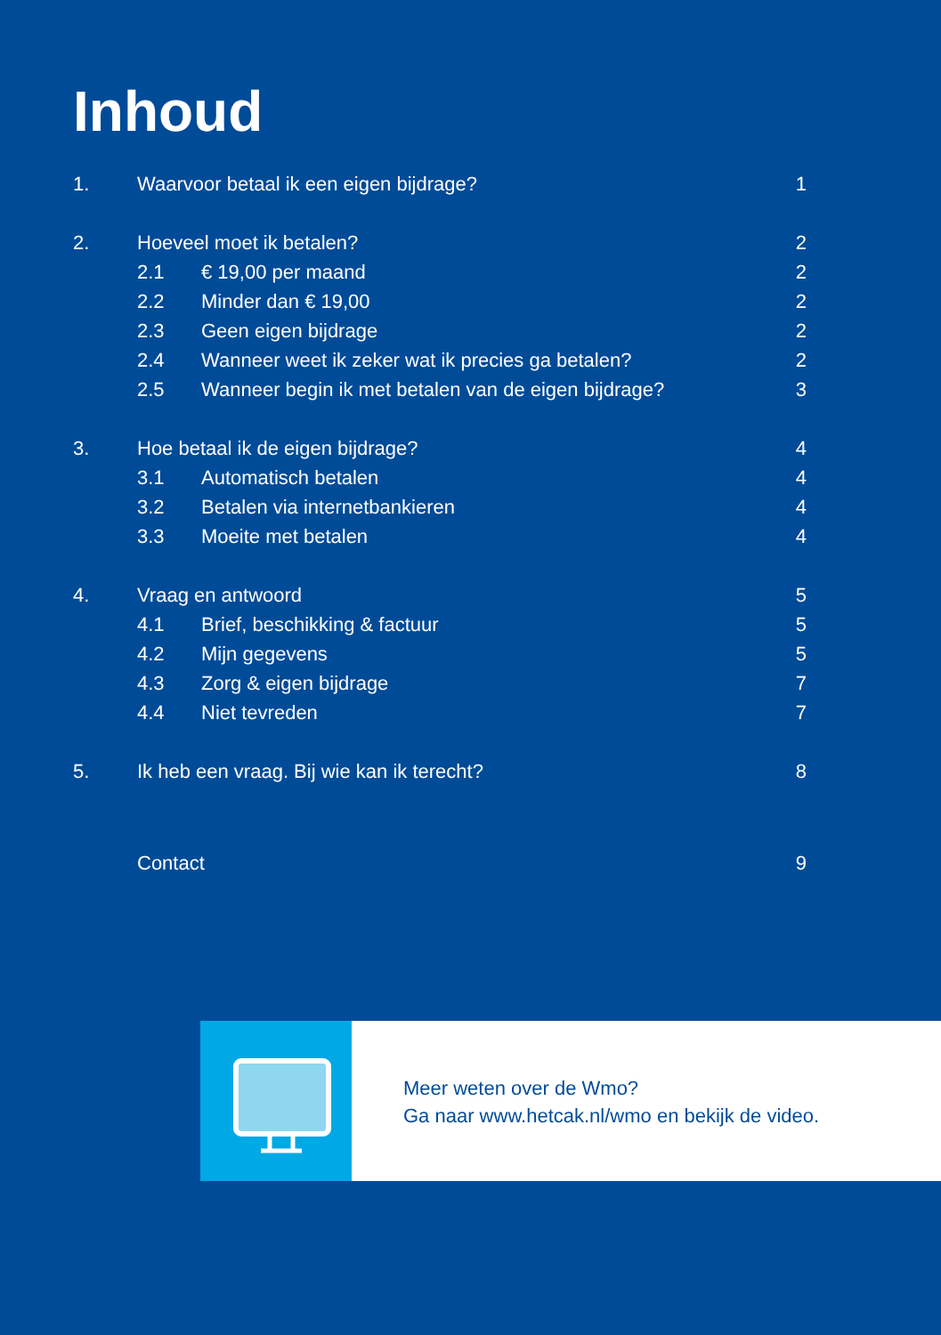Inhoud
| 1. | Waarvoor betaal ik een eigen bijdrage? | | 1 |
| 2. | Hoeveel moet ik betalen? | | 2 |
| | 2.1 | € 19,00 per maand | 2 |
| | 2.2 | Minder dan € 19,00 | 2 |
| | 2.3 | Geen eigen bijdrage | 2 |
| | 2.4 | Wanneer weet ik zeker wat ik precies ga betalen? | 2 |
| | 2.5 | Wanneer begin ik met betalen van de eigen bijdrage? | 3 |
| 3. | Hoe betaal ik de eigen bijdrage? | | 4 |
| | 3.1 | Automatisch betalen | 4 |
| | 3.2 | Betalen via internetbankieren | 4 |
| | 3.3 | Moeite met betalen | 4 |
| 4. | Vraag en antwoord | | 5 |
| | 4.1 | Brief, beschikking & factuur | 5 |
| | 4.2 | Mijn gegevens | 5 |
| | 4.3 | Zorg & eigen bijdrage | 7 |
| | 4.4 | Niet tevreden | 7 |
| 5. | Ik heb een vraag. Bij wie kan ik terecht? | | 8 |
| | Contact | | 9 |
Meer weten over de Wmo?
Ga naar www.hetcak.nl/wmo en bekijk de video.